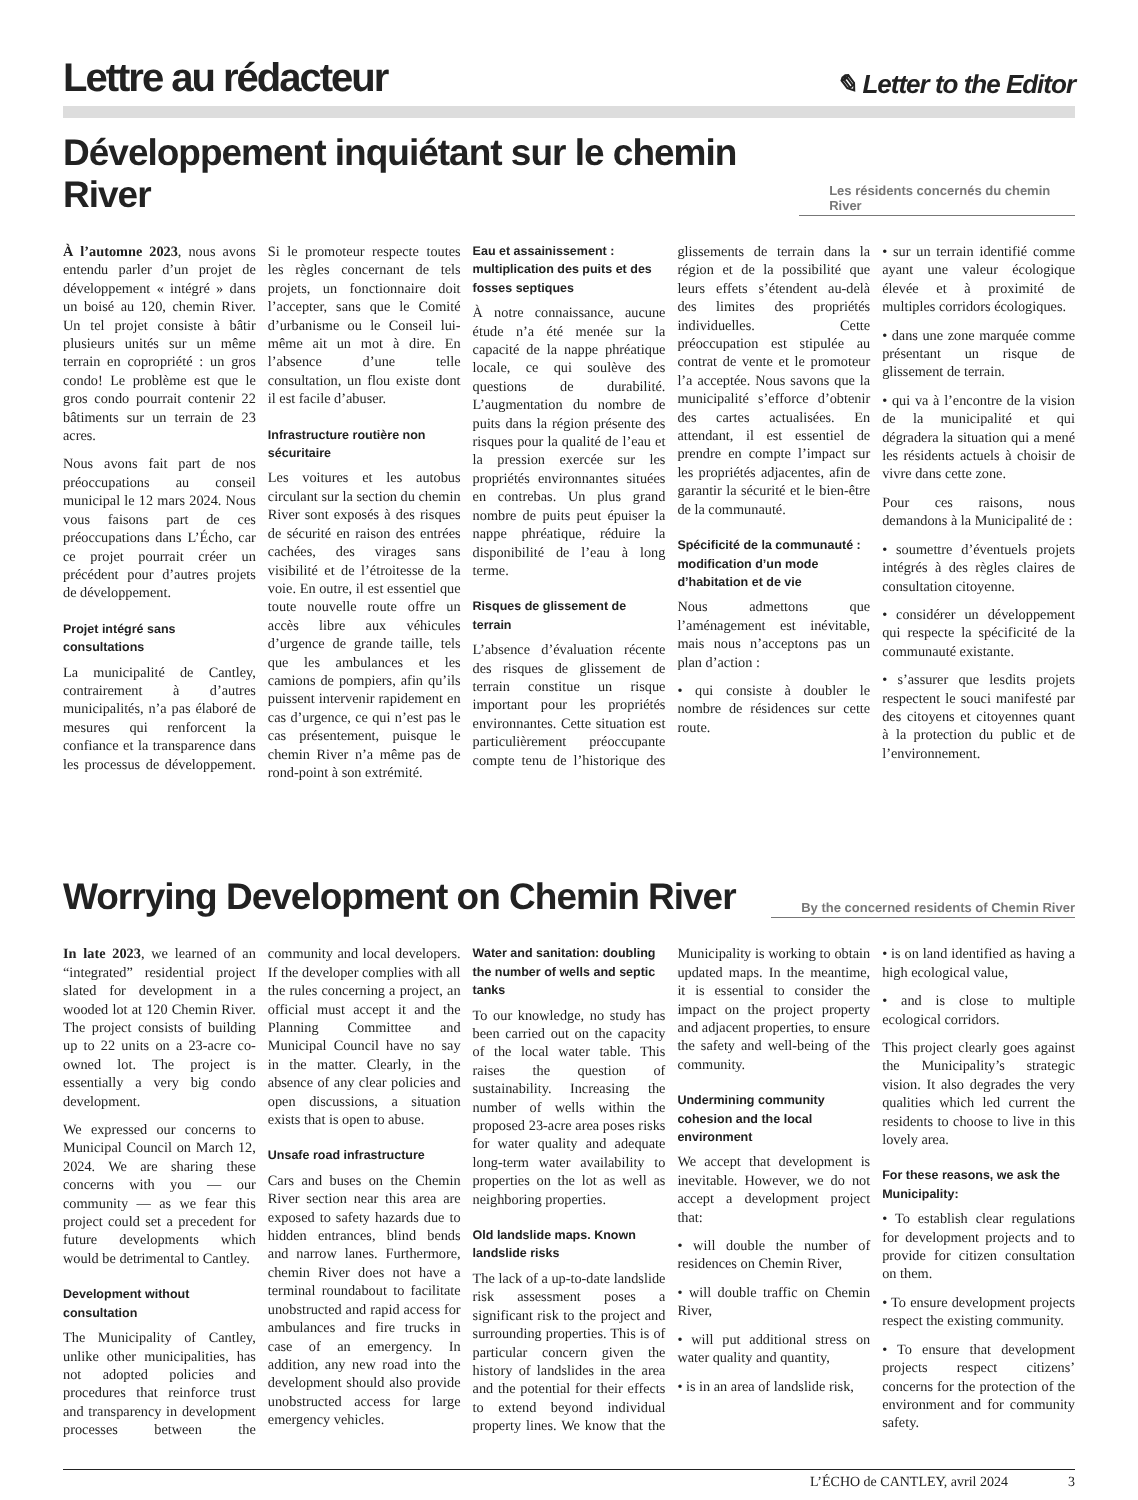Lettre au rédacteur
✎ Letter to the Editor
Développement inquiétant sur le chemin River
Les résidents concernés du chemin River
À l’automne 2023, nous avons entendu parler d’un projet de développement « intégré » dans un boisé au 120, chemin River. Un tel projet consiste à bâtir plusieurs unités sur un même terrain en copropriété : un gros condo! Le problème est que le gros condo pourrait contenir 22 bâtiments sur un terrain de 23 acres.
Nous avons fait part de nos préoccupations au conseil municipal le 12 mars 2024. Nous vous faisons part de ces préoccupations dans L’Écho, car ce projet pourrait créer un précédent pour d’autres projets de développement.
Projet intégré sans consultations
La municipalité de Cantley, contrairement à d’autres municipalités, n’a pas élaboré de mesures qui renforcent la confiance et la transparence dans les processus de développement. Si le promoteur respecte toutes les règles concernant de tels projets, un fonctionnaire doit l’accepter, sans que le Comité d’urbanisme ou le Conseil lui-même ait un mot à dire. En l’absence d’une telle consultation, un flou existe dont il est facile d’abuser.
Infrastructure routière non sécuritaire
Les voitures et les autobus circulant sur la section du chemin River sont exposés à des risques de sécurité en raison des entrées cachées, des virages sans visibilité et de l’étroitesse de la voie. En outre, il est essentiel que toute nouvelle route offre un accès libre aux véhicules d’urgence de grande taille, tels que les ambulances et les camions de pompiers, afin qu’ils puissent intervenir rapidement en cas d’urgence, ce qui n’est pas le cas présentement, puisque le chemin River n’a même pas de rond-point à son extrémité.
Eau et assainissement : multiplication des puits et des fosses septiques
À notre connaissance, aucune étude n’a été menée sur la capacité de la nappe phréatique locale, ce qui soulève des questions de durabilité. L’augmentation du nombre de puits dans la région présente des risques pour la qualité de l’eau et la pression exercée sur les propriétés environnantes situées en contrebas. Un plus grand nombre de puits peut épuiser la nappe phréatique, réduire la disponibilité de l’eau à long terme.
Risques de glissement de terrain
L’absence d’évaluation récente des risques de glissement de terrain constitue un risque important pour les propriétés environnantes. Cette situation est particulièrement préoccupante compte tenu de l’historique des glissements de terrain dans la région et de la possibilité que leurs effets s’étendent au-delà des limites des propriétés individuelles. Cette préoccupation est stipulée au contrat de vente et le promoteur l’a acceptée. Nous savons que la municipalité s’efforce d’obtenir des cartes actualisées. En attendant, il est essentiel de prendre en compte l’impact sur les propriétés adjacentes, afin de garantir la sécurité et le bien-être de la communauté.
Spécificité de la communauté : modification d’un mode d’habitation et de vie
Nous admettons que l’aménagement est inévitable, mais nous n’acceptons pas un plan d’action :
• qui consiste à doubler le nombre de résidences sur cette route.
• sur un terrain identifié comme ayant une valeur écologique élevée et à proximité de multiples corridors écologiques.
• dans une zone marquée comme présentant un risque de glissement de terrain.
• qui va à l’encontre de la vision de la municipalité et qui dégradera la situation qui a mené les résidents actuels à choisir de vivre dans cette zone.
Pour ces raisons, nous demandons à la Municipalité de :
• soumettre d’éventuels projets intégrés à des règles claires de consultation citoyenne.
• considérer un développement qui respecte la spécificité de la communauté existante.
• s’assurer que lesdits projets respectent le souci manifesté par des citoyens et citoyennes quant à la protection du public et de l’environnement.
Worrying Development on Chemin River
By the concerned residents of Chemin River
In late 2023, we learned of an “integrated” residential project slated for development in a wooded lot at 120 Chemin River. The project consists of building up to 22 units on a 23-acre co-owned lot. The project is essentially a very big condo development.
We expressed our concerns to Municipal Council on March 12, 2024. We are sharing these concerns with you — our community — as we fear this project could set a precedent for future developments which would be detrimental to Cantley.
Development without consultation
The Municipality of Cantley, unlike other municipalities, has not adopted policies and procedures that reinforce trust and transparency in development processes between the community and local developers. If the developer complies with all the rules concerning a project, an official must accept it and the Planning Committee and Municipal Council have no say in the matter. Clearly, in the absence of any clear policies and open discussions, a situation exists that is open to abuse.
Unsafe road infrastructure
Cars and buses on the Chemin River section near this area are exposed to safety hazards due to hidden entrances, blind bends and narrow lanes. Furthermore, chemin River does not have a terminal roundabout to facilitate unobstructed and rapid access for ambulances and fire trucks in case of an emergency. In addition, any new road into the development should also provide unobstructed access for large emergency vehicles.
Water and sanitation: doubling the number of wells and septic tanks
To our knowledge, no study has been carried out on the capacity of the local water table. This raises the question of sustainability. Increasing the number of wells within the proposed 23-acre area poses risks for water quality and adequate long-term water availability to properties on the lot as well as neighboring properties.
Old landslide maps. Known landslide risks
The lack of a up-to-date landslide risk assessment poses a significant risk to the project and surrounding properties. This is of particular concern given the history of landslides in the area and the potential for their effects to extend beyond individual property lines. We know that the Municipality is working to obtain updated maps. In the meantime, it is essential to consider the impact on the project property and adjacent properties, to ensure the safety and well-being of the community.
Undermining community cohesion and the local environment
We accept that development is inevitable. However, we do not accept a development project that:
• will double the number of residences on Chemin River,
• will double traffic on Chemin River,
• will put additional stress on water quality and quantity,
• is in an area of landslide risk,
• is on land identified as having a high ecological value,
• and is close to multiple ecological corridors.
This project clearly goes against the Municipality’s strategic vision. It also degrades the very qualities which led current the residents to choose to live in this lovely area.
For these reasons, we ask the Municipality:
• To establish clear regulations for development projects and to provide for citizen consultation on them.
• To ensure development projects respect the existing community.
• To ensure that development projects respect citizens’ concerns for the protection of the environment and for community safety.
L’ÉCHO de CANTLEY, avril 2024 3